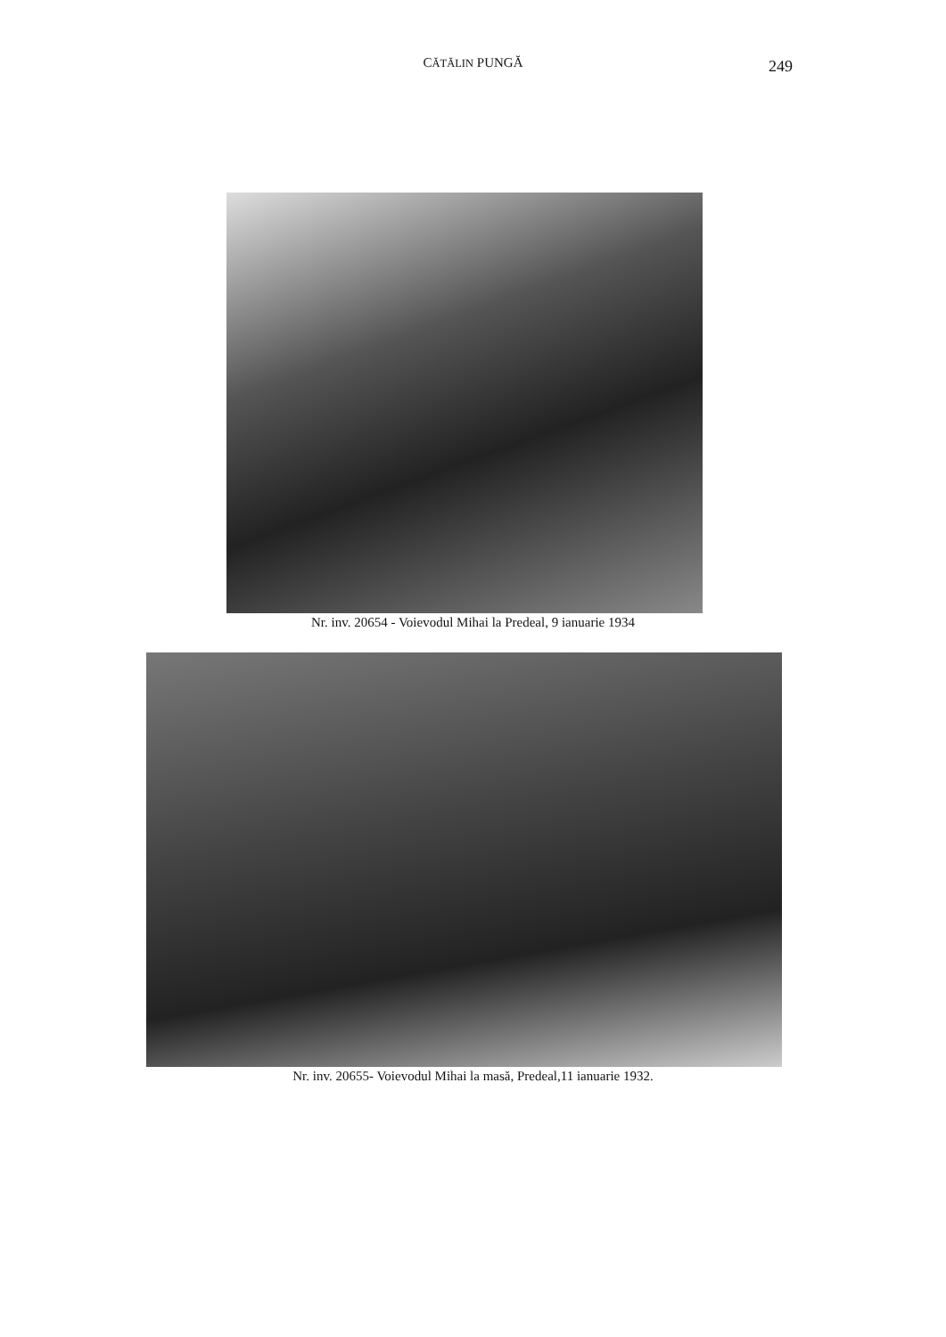CĂTĂLIN PUNGĂ
249
Nr. inv. 20654 - Voievodul Mihai la Predeal, 9 ianuarie 1934
Nr. inv. 20655- Voievodul Mihai la masă, Predeal,11 ianuarie 1932.